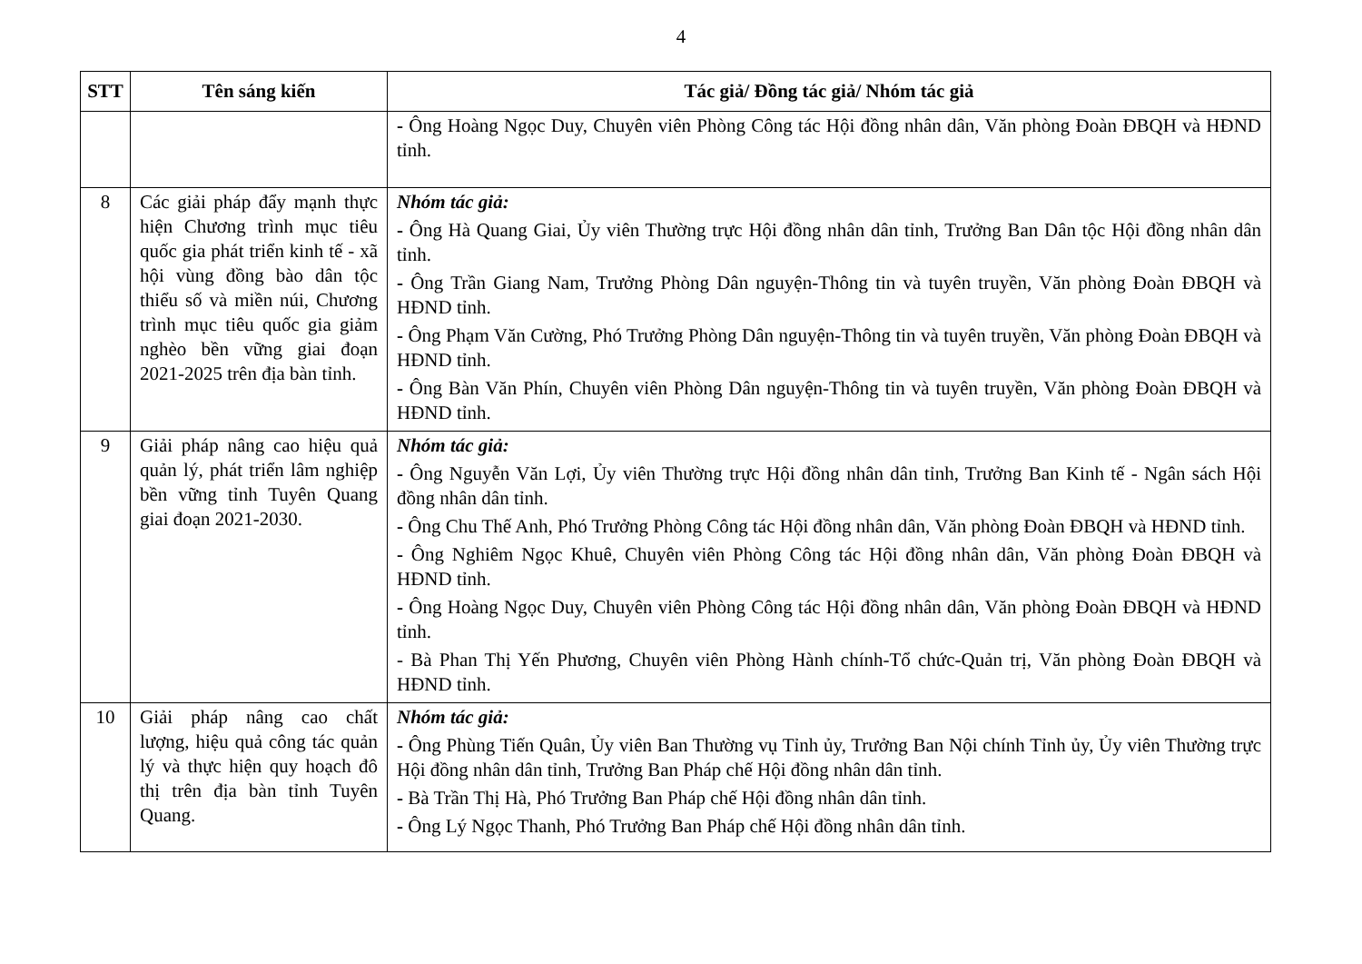4
| STT | Tên sáng kiến | Tác giả/ Đồng tác giả/ Nhóm tác giả |
| --- | --- | --- |
| | | - Ông Hoàng Ngọc Duy, Chuyên viên Phòng Công tác Hội đồng nhân dân, Văn phòng Đoàn ĐBQH và HĐND tỉnh. |
| 8 | Các giải pháp đẩy mạnh thực hiện Chương trình mục tiêu quốc gia phát triển kinh tế - xã hội vùng đồng bào dân tộc thiểu số và miền núi, Chương trình mục tiêu quốc gia giảm nghèo bền vững giai đoạn 2021-2025 trên địa bàn tỉnh. | Nhóm tác giả: - Ông Hà Quang Giai, Ủy viên Thường trực Hội đồng nhân dân tỉnh, Trưởng Ban Dân tộc Hội đồng nhân dân tỉnh. - Ông Trần Giang Nam, Trưởng Phòng Dân nguyện-Thông tin và tuyên truyền, Văn phòng Đoàn ĐBQH và HĐND tỉnh. - Ông Phạm Văn Cường, Phó Trưởng Phòng Dân nguyện-Thông tin và tuyên truyền, Văn phòng Đoàn ĐBQH và HĐND tỉnh. - Ông Bàn Văn Phín, Chuyên viên Phòng Dân nguyện-Thông tin và tuyên truyền, Văn phòng Đoàn ĐBQH và HĐND tỉnh. |
| 9 | Giải pháp nâng cao hiệu quả quản lý, phát triển lâm nghiệp bền vững tỉnh Tuyên Quang giai đoạn 2021-2030. | Nhóm tác giả: - Ông Nguyễn Văn Lợi, Ủy viên Thường trực Hội đồng nhân dân tỉnh, Trưởng Ban Kinh tế - Ngân sách Hội đồng nhân dân tỉnh. - Ông Chu Thế Anh, Phó Trưởng Phòng Công tác Hội đồng nhân dân, Văn phòng Đoàn ĐBQH và HĐND tỉnh. - Ông Nghiêm Ngọc Khuê, Chuyên viên Phòng Công tác Hội đồng nhân dân, Văn phòng Đoàn ĐBQH và HĐND tỉnh. - Ông Hoàng Ngọc Duy, Chuyên viên Phòng Công tác Hội đồng nhân dân, Văn phòng Đoàn ĐBQH và HĐND tỉnh. - Bà Phan Thị Yến Phương, Chuyên viên Phòng Hành chính-Tổ chức-Quản trị, Văn phòng Đoàn ĐBQH và HĐND tỉnh. |
| 10 | Giải pháp nâng cao chất lượng, hiệu quả công tác quản lý và thực hiện quy hoạch đô thị trên địa bàn tỉnh Tuyên Quang. | Nhóm tác giả: - Ông Phùng Tiến Quân, Ủy viên Ban Thường vụ Tỉnh ủy, Trưởng Ban Nội chính Tỉnh ủy, Ủy viên Thường trực Hội đồng nhân dân tỉnh, Trưởng Ban Pháp chế Hội đồng nhân dân tỉnh. - Bà Trần Thị Hà, Phó Trưởng Ban Pháp chế Hội đồng nhân dân tỉnh. - Ông Lý Ngọc Thanh, Phó Trưởng Ban Pháp chế Hội đồng nhân dân tỉnh. |